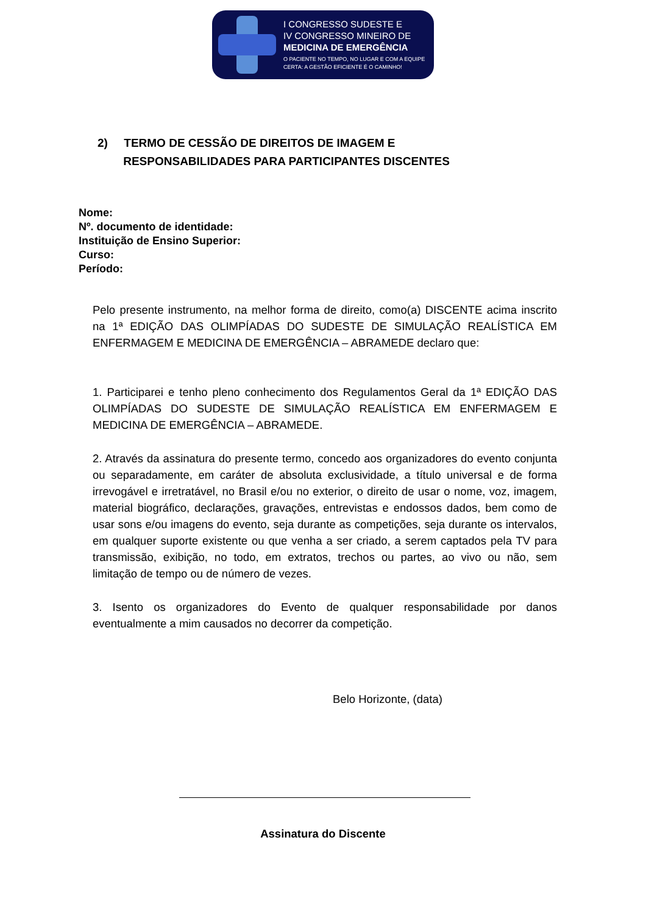I CONGRESSO SUDESTE E
IV CONGRESSO MINEIRO DE
MEDICINA DE EMERGÊNCIA
O PACIENTE NO TEMPO, NO LUGAR E COM A EQUIPE
CERTA: A GESTÃO EFICIENTE É O CAMINHO!
2) TERMO DE CESSÃO DE DIREITOS DE IMAGEM E
RESPONSABILIDADES PARA PARTICIPANTES DISCENTES
Nome:
Nº. documento de identidade:
Instituição de Ensino Superior:
Curso:
Período:
Pelo presente instrumento, na melhor forma de direito, como(a) DISCENTE acima inscrito na 1ª EDIÇÃO DAS OLIMPÍADAS DO SUDESTE DE SIMULAÇÃO REALÍSTICA EM ENFERMAGEM E MEDICINA DE EMERGÊNCIA – ABRAMEDE declaro que:
1. Participarei e tenho pleno conhecimento dos Regulamentos Geral da 1ª EDIÇÃO DAS OLIMPÍADAS DO SUDESTE DE SIMULAÇÃO REALÍSTICA EM ENFERMAGEM E MEDICINA DE EMERGÊNCIA – ABRAMEDE.
2. Através da assinatura do presente termo, concedo aos organizadores do evento conjunta ou separadamente, em caráter de absoluta exclusividade, a título universal e de forma irrevogável e irretratável, no Brasil e/ou no exterior, o direito de usar o nome, voz, imagem, material biográfico, declarações, gravações, entrevistas e endossos dados, bem como de usar sons e/ou imagens do evento, seja durante as competições, seja durante os intervalos, em qualquer suporte existente ou que venha a ser criado, a serem captados pela TV para transmissão, exibição, no todo, em extratos, trechos ou partes, ao vivo ou não, sem limitação de tempo ou de número de vezes.
3. Isento os organizadores do Evento de qualquer responsabilidade por danos eventualmente a mim causados no decorrer da competição.
Belo Horizonte, (data)
Assinatura do Discente